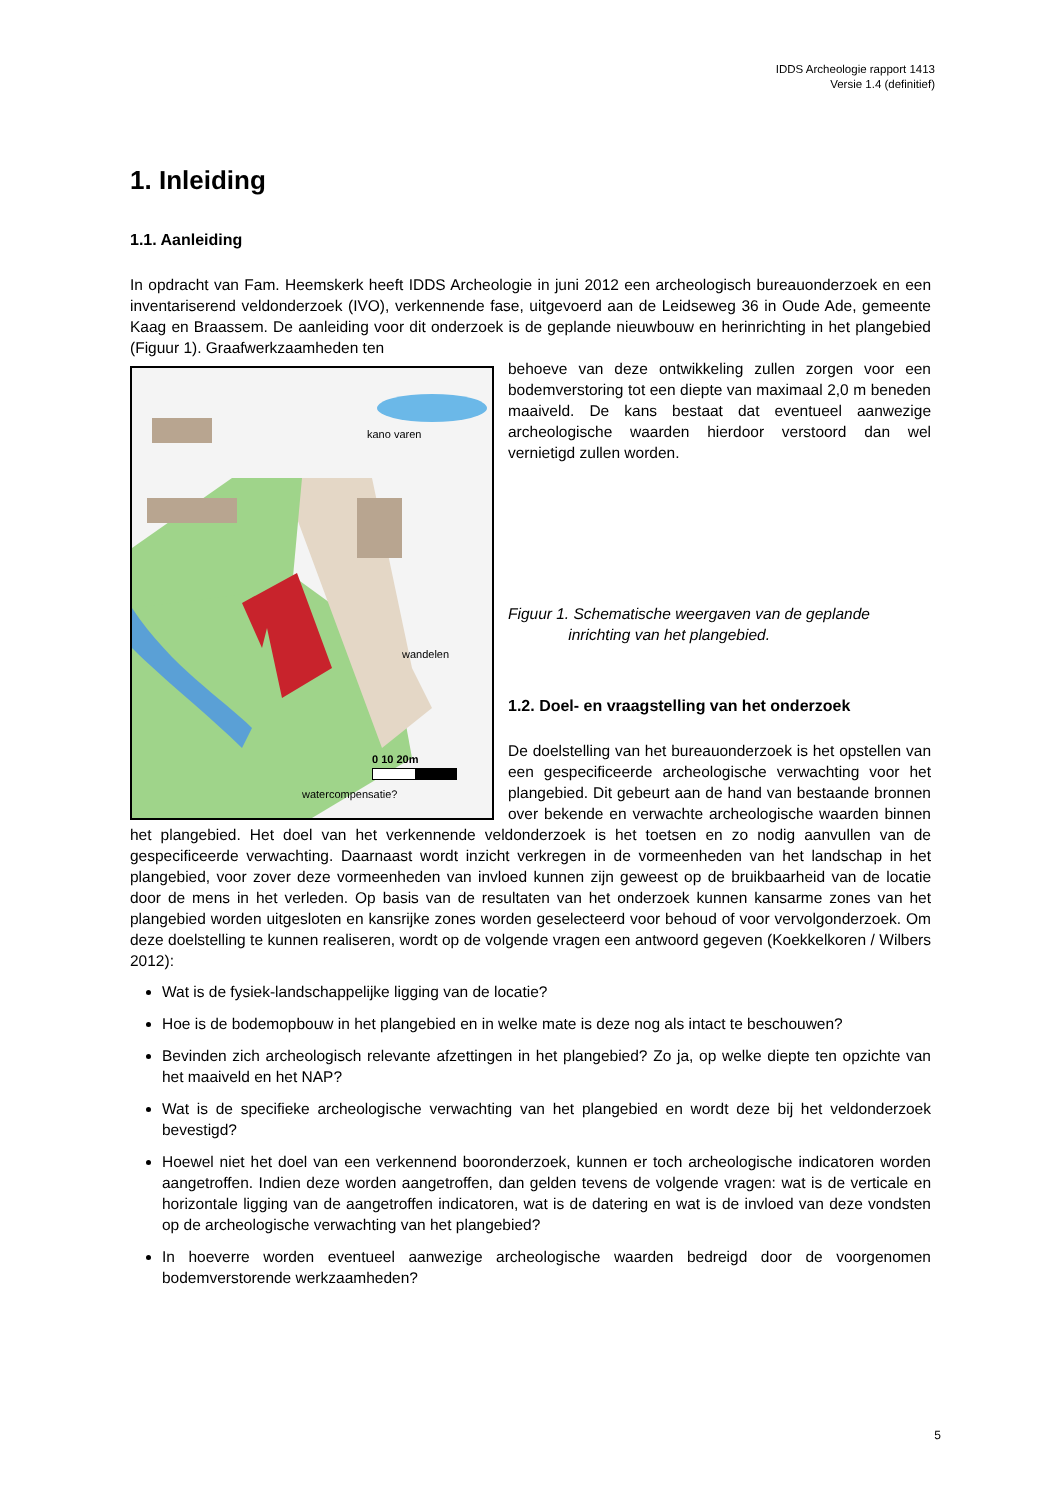IDDS Archeologie rapport 1413
Versie 1.4 (definitief)
1. Inleiding
1.1. Aanleiding
In opdracht van Fam. Heemskerk heeft IDDS Archeologie in juni 2012 een archeologisch bureauonderzoek en een inventariserend veldonderzoek (IVO), verkennende fase, uitgevoerd aan de Leidseweg 36 in Oude Ade, gemeente Kaag en Braassem. De aanleiding voor dit onderzoek is de geplande nieuwbouw en herinrichting in het plangebied (Figuur 1). Graafwerkzaamheden ten
kano varen
wandelen
watercompensatie?
0 10 20m
behoeve van deze ontwikkeling zullen zorgen voor een bodemverstoring tot een diepte van maximaal 2,0 m beneden maaiveld. De kans bestaat dat eventueel aanwezige archeologische waarden hierdoor verstoord dan wel vernietigd zullen worden.
Figuur 1. Schematische weergaven van de geplande
inrichting van het plangebied.
1.2. Doel- en vraagstelling van het onderzoek
De doelstelling van het bureauonderzoek is het opstellen van een gespecificeerde archeologische verwachting voor het plangebied. Dit gebeurt aan de hand van bestaande bronnen over bekende en verwachte archeologische waarden binnen het plangebied. Het doel van het verkennende veldonderzoek is het toetsen en zo nodig aanvullen van de gespecificeerde verwachting. Daarnaast wordt inzicht verkregen in de vormeenheden van het landschap in het plangebied, voor zover deze vormeenheden van invloed kunnen zijn geweest op de bruikbaarheid van de locatie door de mens in het verleden. Op basis van de resultaten van het onderzoek kunnen kansarme zones van het plangebied worden uitgesloten en kansrijke zones worden geselecteerd voor behoud of voor vervolgonderzoek. Om deze doelstelling te kunnen realiseren, wordt op de volgende vragen een antwoord gegeven (Koekkelkoren / Wilbers 2012):
Wat is de fysiek-landschappelijke ligging van de locatie?
Hoe is de bodemopbouw in het plangebied en in welke mate is deze nog als intact te beschouwen?
Bevinden zich archeologisch relevante afzettingen in het plangebied? Zo ja, op welke diepte ten opzichte van het maaiveld en het NAP?
Wat is de specifieke archeologische verwachting van het plangebied en wordt deze bij het veldonderzoek bevestigd?
Hoewel niet het doel van een verkennend booronderzoek, kunnen er toch archeologische indicatoren worden aangetroffen. Indien deze worden aangetroffen, dan gelden tevens de volgende vragen: wat is de verticale en horizontale ligging van de aangetroffen indicatoren, wat is de datering en wat is de invloed van deze vondsten op de archeologische verwachting van het plangebied?
In hoeverre worden eventueel aanwezige archeologische waarden bedreigd door de voorgenomen bodemverstorende werkzaamheden?
5